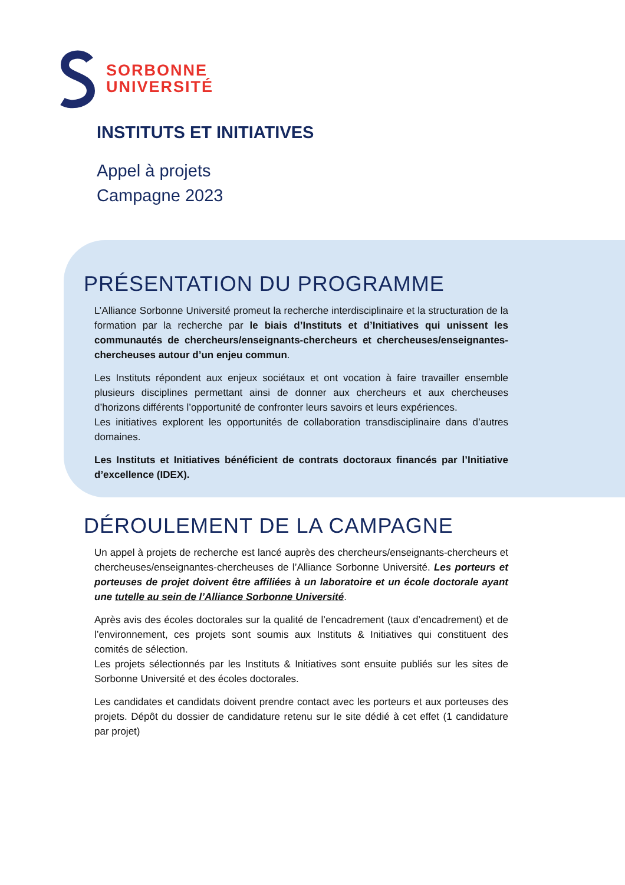SORBONNE
UNIVERSITÉ
INSTITUTS ET INITIATIVES
Appel à projets
Campagne 2023
PRÉSENTATION DU PROGRAMME
L’Alliance Sorbonne Université promeut la recherche interdisciplinaire et la structuration de la formation par la recherche par le biais d’Instituts et d’Initiatives qui unissent les communautés de chercheurs/enseignants-chercheurs et chercheuses/enseignantes-chercheuses autour d’un enjeu commun.
Les Instituts répondent aux enjeux sociétaux et ont vocation à faire travailler ensemble plusieurs disciplines permettant ainsi de donner aux chercheurs et aux chercheuses d’horizons différents l’opportunité de confronter leurs savoirs et leurs expériences.
Les initiatives explorent les opportunités de collaboration transdisciplinaire dans d’autres domaines.
Les Instituts et Initiatives bénéficient de contrats doctoraux financés par l’Initiative d’excellence (IDEX).
DÉROULEMENT DE LA CAMPAGNE
Un appel à projets de recherche est lancé auprès des chercheurs/enseignants-chercheurs et chercheuses/enseignantes-chercheuses de l’Alliance Sorbonne Université. Les porteurs et porteuses de projet doivent être affiliées à un laboratoire et un école doctorale ayant une tutelle au sein de l’Alliance Sorbonne Université.
Après avis des écoles doctorales sur la qualité de l’encadrement (taux d’encadrement) et de l’environnement, ces projets sont soumis aux Instituts & Initiatives qui constituent des comités de sélection.
Les projets sélectionnés par les Instituts & Initiatives sont ensuite publiés sur les sites de Sorbonne Université et des écoles doctorales.
Les candidates et candidats doivent prendre contact avec les porteurs et aux porteuses des projets. Dépôt du dossier de candidature retenu sur le site dédié à cet effet (1 candidature par projet)